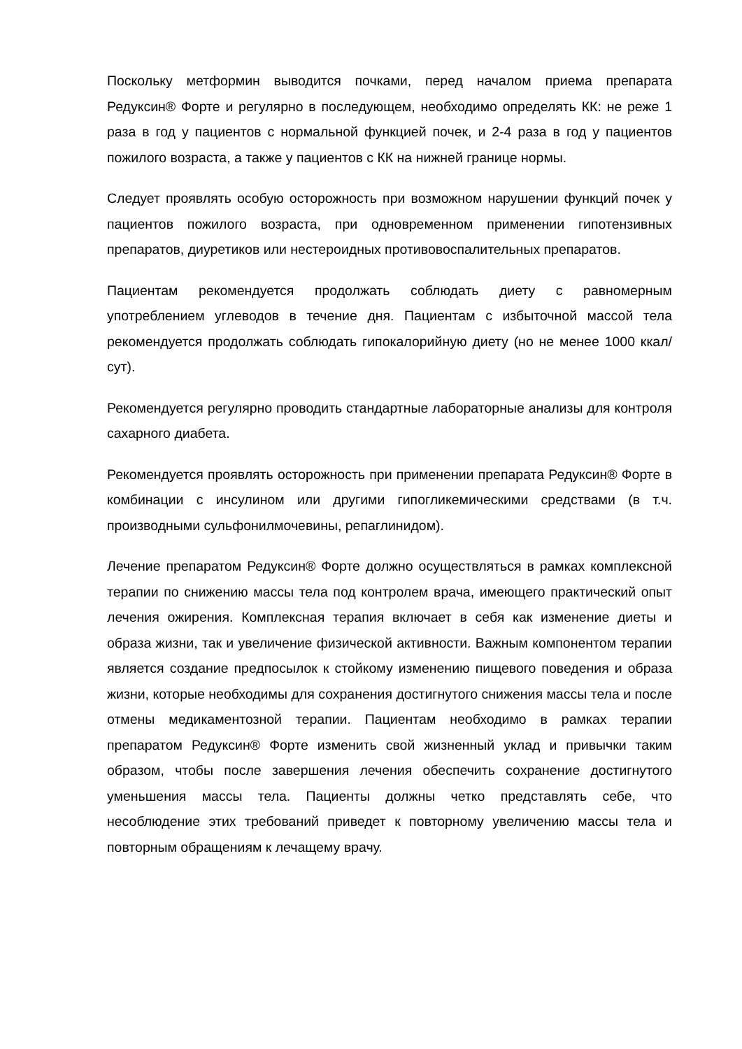Поскольку метформин выводится почками, перед началом приема препарата Редуксин® Форте и регулярно в последующем, необходимо определять КК: не реже 1 раза в год у пациентов с нормальной функцией почек, и 2-4 раза в год у пациентов пожилого возраста, а также у пациентов с КК на нижней границе нормы.
Следует проявлять особую осторожность при возможном нарушении функций почек у пациентов пожилого возраста, при одновременном применении гипотензивных препаратов, диуретиков или нестероидных противовоспалительных препаратов.
Пациентам рекомендуется продолжать соблюдать диету с равномерным употреблением углеводов в течение дня. Пациентам с избыточной массой тела рекомендуется продолжать соблюдать гипокалорийную диету (но не менее 1000 ккал/сут).
Рекомендуется регулярно проводить стандартные лабораторные анализы для контроля сахарного диабета.
Рекомендуется проявлять осторожность при применении препарата Редуксин® Форте в комбинации с инсулином или другими гипогликемическими средствами (в т.ч. производными сульфонилмочевины, репаглинидом).
Лечение препаратом Редуксин® Форте должно осуществляться в рамках комплексной терапии по снижению массы тела под контролем врача, имеющего практический опыт лечения ожирения. Комплексная терапия включает в себя как изменение диеты и образа жизни, так и увеличение физической активности. Важным компонентом терапии является создание предпосылок к стойкому изменению пищевого поведения и образа жизни, которые необходимы для сохранения достигнутого снижения массы тела и после отмены медикаментозной терапии. Пациентам необходимо в рамках терапии препаратом Редуксин® Форте изменить свой жизненный уклад и привычки таким образом, чтобы после завершения лечения обеспечить сохранение достигнутого уменьшения массы тела. Пациенты должны четко представлять себе, что несоблюдение этих требований приведет к повторному увеличению массы тела и повторным обращениям к лечащему врачу.